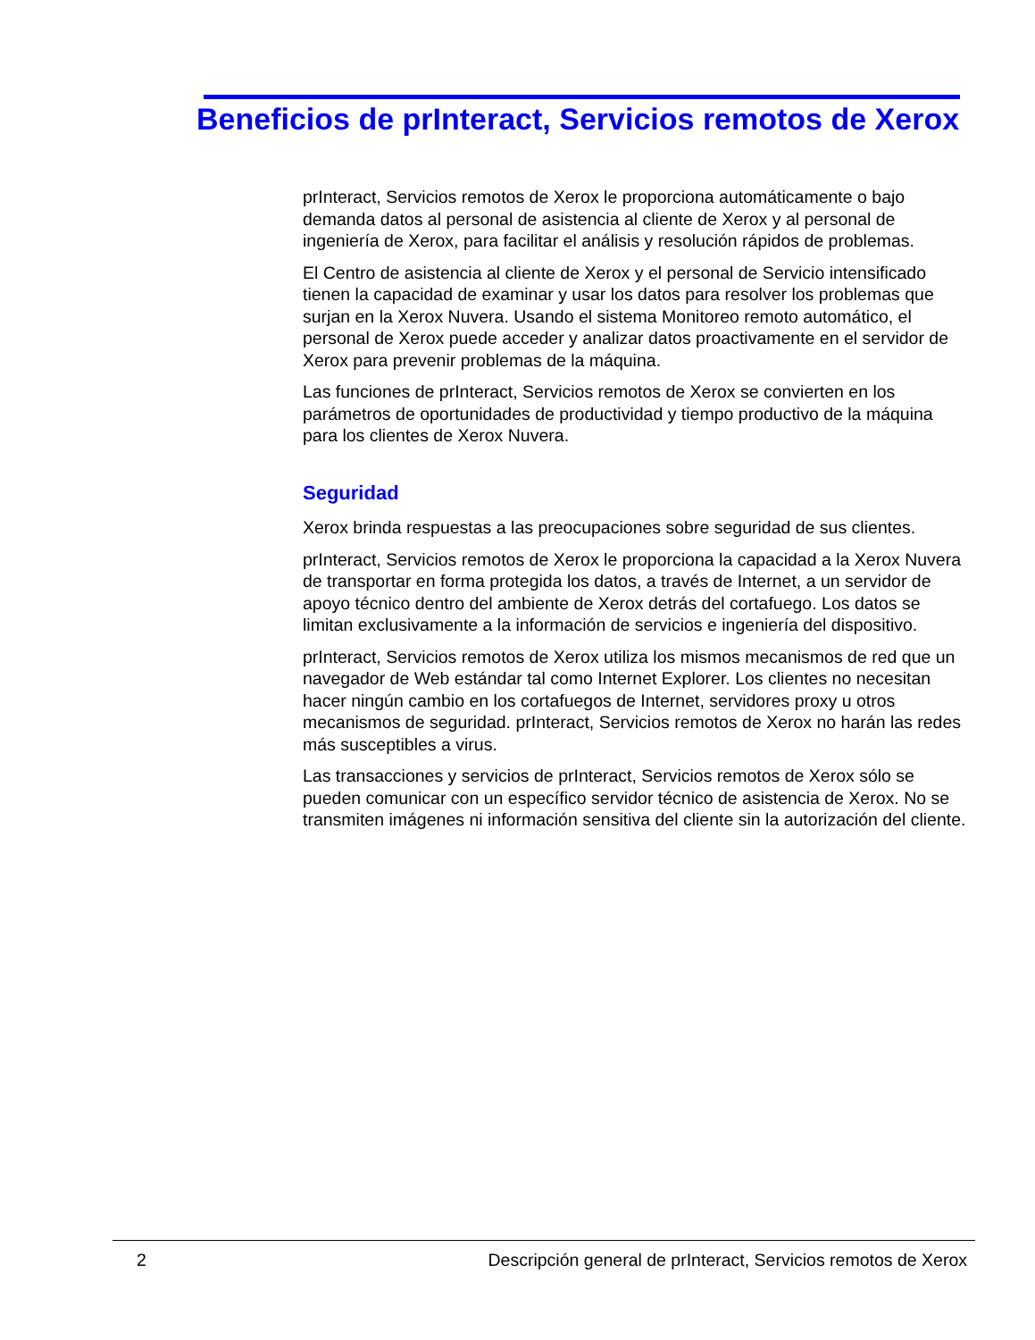Beneficios de prInteract, Servicios remotos de Xerox
prInteract, Servicios remotos de Xerox le proporciona automáticamente o bajo demanda datos al personal de asistencia al cliente de Xerox y al personal de ingeniería de Xerox, para facilitar el análisis y resolución rápidos de problemas.
El Centro de asistencia al cliente de Xerox y el personal de Servicio intensificado tienen la capacidad de examinar y usar los datos para resolver los problemas que surjan en la Xerox Nuvera. Usando el sistema Monitoreo remoto automático, el personal de Xerox puede acceder y analizar datos proactivamente en el servidor de Xerox para prevenir problemas de la máquina.
Las funciones de prInteract, Servicios remotos de Xerox se convierten en los parámetros de oportunidades de productividad y tiempo productivo de la máquina para los clientes de Xerox Nuvera.
Seguridad
Xerox brinda respuestas a las preocupaciones sobre seguridad de sus clientes.
prInteract, Servicios remotos de Xerox le proporciona la capacidad a la Xerox Nuvera de transportar en forma protegida los datos, a través de Internet, a un servidor de apoyo técnico dentro del ambiente de Xerox detrás del cortafuego. Los datos se limitan exclusivamente a la información de servicios e ingeniería del dispositivo.
prInteract, Servicios remotos de Xerox utiliza los mismos mecanismos de red que un navegador de Web estándar tal como Internet Explorer. Los clientes no necesitan hacer ningún cambio en los cortafuegos de Internet, servidores proxy u otros mecanismos de seguridad. prInteract, Servicios remotos de Xerox no harán las redes más susceptibles a virus.
Las transacciones y servicios de prInteract, Servicios remotos de Xerox sólo se pueden comunicar con un específico servidor técnico de asistencia de Xerox. No se transmiten imágenes ni información sensitiva del cliente sin la autorización del cliente.
2 Descripción general de prInteract, Servicios remotos de Xerox